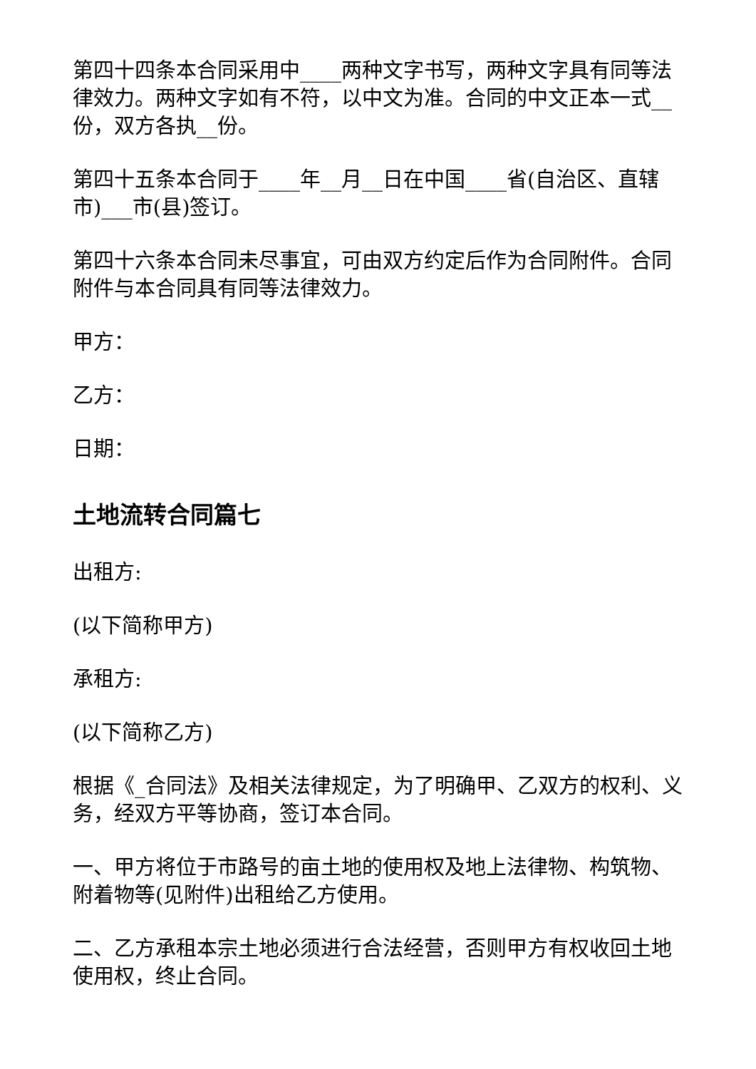第四十四条本合同采用中____两种文字书写，两种文字具有同等法律效力。两种文字如有不符，以中文为准。合同的中文正本一式__份，双方各执__份。
第四十五条本合同于____年__月__日在中国____省(自治区、直辖市)___市(县)签订。
第四十六条本合同未尽事宜，可由双方约定后作为合同附件。合同附件与本合同具有同等法律效力。
甲方：
乙方：
日期：
土地流转合同篇七
出租方:
(以下简称甲方)
承租方:
(以下简称乙方)
根据《_合同法》及相关法律规定，为了明确甲、乙双方的权利、义务，经双方平等协商，签订本合同。
一、甲方将位于市路号的亩土地的使用权及地上法律物、构筑物、附着物等(见附件)出租给乙方使用。
二、乙方承租本宗土地必须进行合法经营，否则甲方有权收回土地使用权，终止合同。